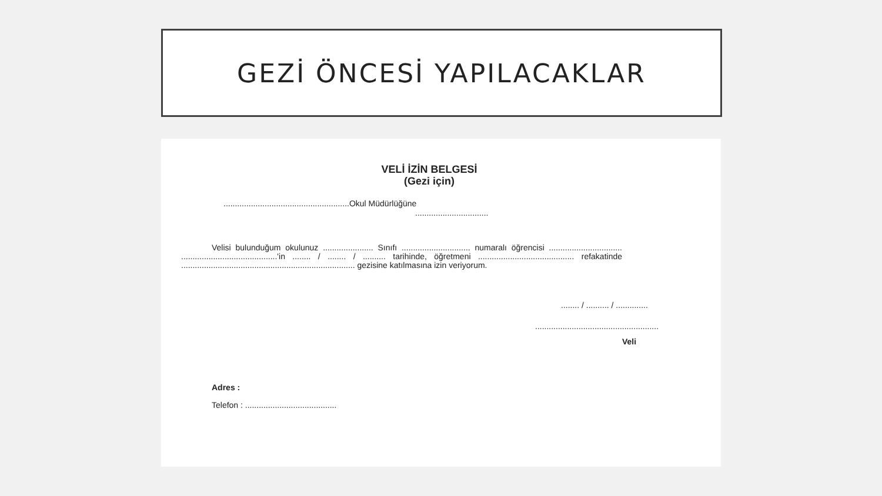GEZİ ÖNCESİ YAPILACAKLAR
VELİ İZİN BELGESİ
(Gezi için)
.......................................................Okul Müdürlüğüne
................................
Velisi bulunduğum okulunuz ...................... Sınıfı .............................. numaralı öğrencisi ................................ ..........................................'in ........ / ........ / .......... tarihinde, öğretmeni .......................................... refakatinde ............................................................................ gezisine katılmasına izin veriyorum.
........ / .......... / ..............
......................................................
Veli
Adres :
Telefon : ........................................